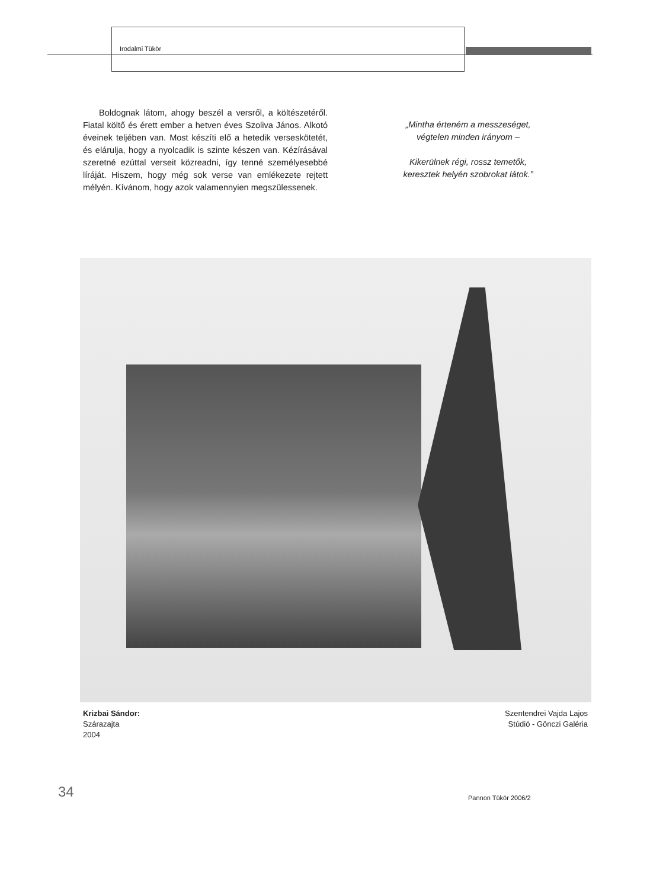Irodalmi Tükör
Boldognak látom, ahogy beszél a versről, a költészetéről. Fiatal költő és érett ember a hetven éves Szoliva János. Alkotó éveinek teljében van. Most készíti elő a hetedik verseskötetét, és elárulja, hogy a nyolcadik is szinte készen van. Kézírásával szeretné ezúttal verseit közreadni, így tenné személyesebbé líráját. Hiszem, hogy még sok verse van emlékezete rejtett mélyén. Kívánom, hogy azok valamennyien megszülessenek.
„Mintha érteném a messzeséget,
végtelen minden irányom –
Kikerülnek régi, rossz temetők,
keresztek helyén szobrokat látok.”
Krizbai Sándor:
Szárazajta
2004
Szentendrei Vajda Lajos
Stúdió - Gönczi Galéria
34 Pannon Tükör 2006/2